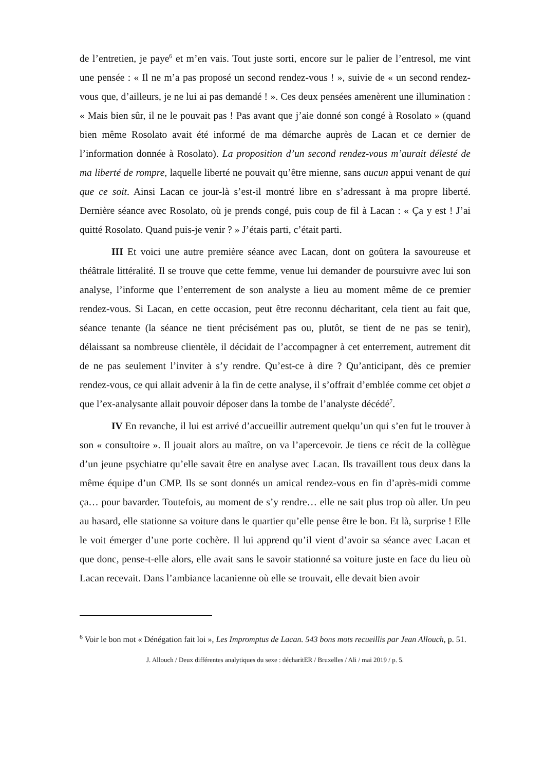de l’entretien, je paye<sup>6</sup> et m’en vais. Tout juste sorti, encore sur le palier de l’entresol, me vint une pensée : « Il ne m’a pas proposé un second rendez-vous ! », suivie de « un second rendez-vous que, d’ailleurs, je ne lui ai pas demandé ! ». Ces deux pensées amenèrent une illumination : « Mais bien sûr, il ne le pouvait pas ! Pas avant que j’aie donné son congé à Rosolato » (quand bien même Rosolato avait été informé de ma démarche auprès de Lacan et ce dernier de l’information donnée à Rosolato). La proposition d’un second rendez-vous m’aurait délesté de ma liberté de rompre, laquelle liberté ne pouvait qu’être mienne, sans aucun appui venant de qui que ce soit. Ainsi Lacan ce jour-là s’est-il montré libre en s’adressant à ma propre liberté. Dernière séance avec Rosolato, où je prends congé, puis coup de fil à Lacan : « Ça y est ! J’ai quitté Rosolato. Quand puis-je venir ? » J’étais parti, c’était parti.
III Et voici une autre première séance avec Lacan, dont on goûtera la savoureuse et théâtrale littéralité. Il se trouve que cette femme, venue lui demander de poursuivre avec lui son analyse, l’informe que l’enterrement de son analyste a lieu au moment même de ce premier rendez-vous. Si Lacan, en cette occasion, peut être reconnu décharitant, cela tient au fait que, séance tenante (la séance ne tient précisément pas ou, plutôt, se tient de ne pas se tenir), délaissant sa nombreuse clientèle, il décidait de l’accompagner à cet enterrement, autrement dit de ne pas seulement l’inviter à s’y rendre. Qu’est-ce à dire ? Qu’anticipant, dès ce premier rendez-vous, ce qui allait advenir à la fin de cette analyse, il s’offrait d’emblée comme cet objet a que l’ex-analysante allait pouvoir déposer dans la tombe de l’analyste décédé<sup>7</sup>.
IV En revanche, il lui est arrivé d’accueillir autrement quelqu’un qui s’en fut le trouver à son « consultoire ». Il jouait alors au maître, on va l’apercevoir. Je tiens ce récit de la collègue d’un jeune psychiatre qu’elle savait être en analyse avec Lacan. Ils travaillent tous deux dans la même équipe d’un CMP. Ils se sont donnés un amical rendez-vous en fin d’après-midi comme ça… pour bavarder. Toutefois, au moment de s’y rendre… elle ne sait plus trop où aller. Un peu au hasard, elle stationne sa voiture dans le quartier qu’elle pense être le bon. Et là, surprise ! Elle le voit émerger d’une porte cochère. Il lui apprend qu’il vient d’avoir sa séance avec Lacan et que donc, pense-t-elle alors, elle avait sans le savoir stationné sa voiture juste en face du lieu où Lacan recevait. Dans l’ambiance lacanienne où elle se trouvait, elle devait bien avoir
<sup>6</sup> Voir le bon mot « Dénégation fait loi », Les Impromptus de Lacan. 543 bons mots recueillis par Jean Allouch, p. 51.
J. Allouch / Deux différentes analytiques du sexe : décharitER / Bruxelles / Ali / mai 2019 / p. 5.